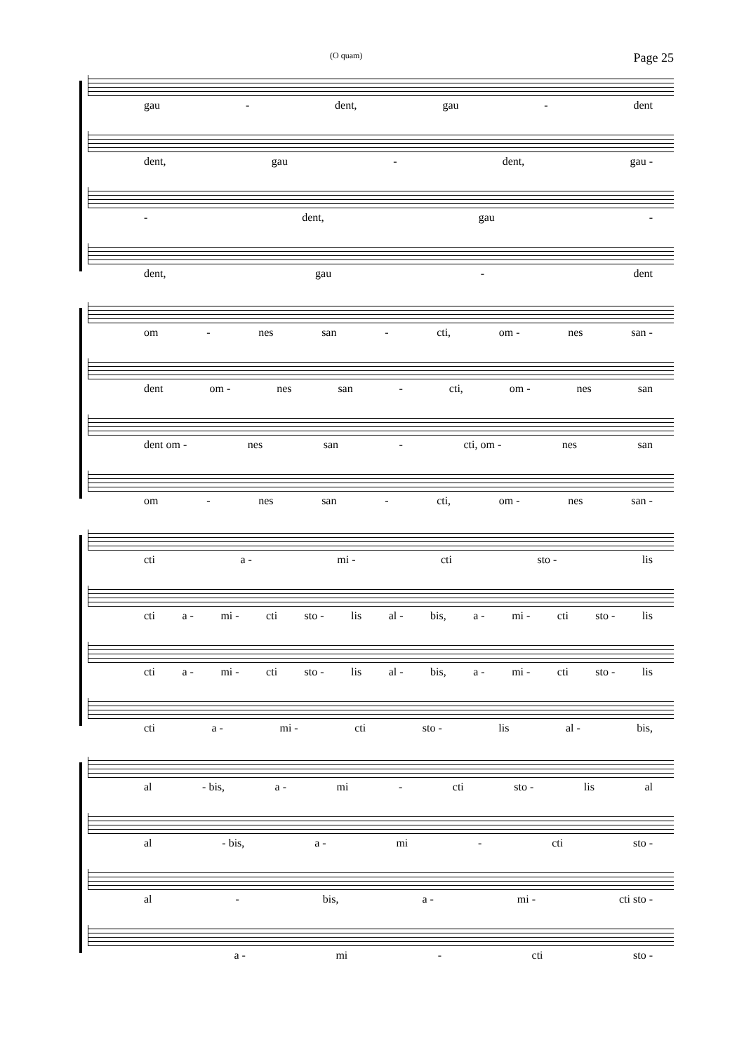(O quam) Page 25
gau - dent, gau - dent
dent, gau - dent, gau -
- dent, gau -
dent, gau - dent
om - nes san - cti, om - nes san -
dent om - nes san - cti, om - nes san
dent om - nes san - cti, om - nes san
om - nes san - cti, om - nes san -
cti a - mi - cti sto - lis
cti a - mi - cti sto - lis al - bis, a - mi - cti sto - lis
cti a - mi - cti sto - lis al - bis, a - mi - cti sto - lis
cti a - mi - cti sto - lis al - bis,
al - bis, a - mi - cti sto - lis al
al - bis, a - mi - cti sto -
al - bis, a - mi - cti sto -
a - mi - cti sto -